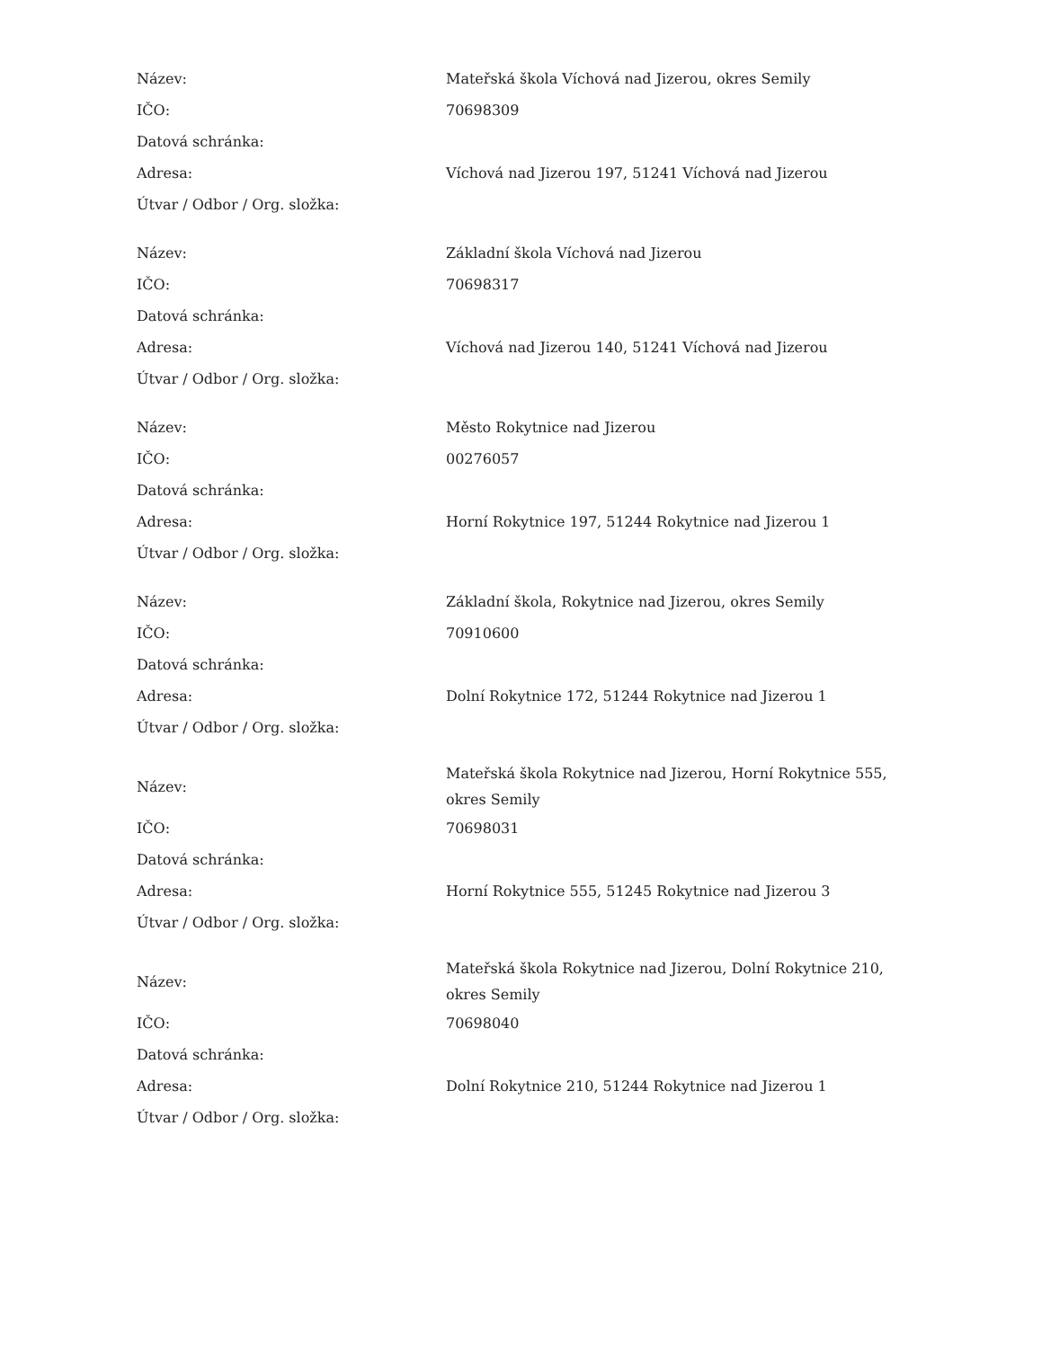| Název: | Mateřská škola Víchová nad Jizerou, okres Semily |
| IČO: | 70698309 |
| Datová schránka: | |
| Adresa: | Víchová nad Jizerou 197, 51241 Víchová nad Jizerou |
| Útvar / Odbor / Org. složka: | |
| Název: | Základní škola Víchová nad Jizerou |
| IČO: | 70698317 |
| Datová schránka: | |
| Adresa: | Víchová nad Jizerou 140, 51241 Víchová nad Jizerou |
| Útvar / Odbor / Org. složka: | |
| Název: | Město Rokytnice nad Jizerou |
| IČO: | 00276057 |
| Datová schránka: | |
| Adresa: | Horní Rokytnice 197, 51244 Rokytnice nad Jizerou 1 |
| Útvar / Odbor / Org. složka: | |
| Název: | Základní škola, Rokytnice nad Jizerou, okres Semily |
| IČO: | 70910600 |
| Datová schránka: | |
| Adresa: | Dolní Rokytnice 172, 51244 Rokytnice nad Jizerou 1 |
| Útvar / Odbor / Org. složka: | |
| Název: | Mateřská škola Rokytnice nad Jizerou, Horní Rokytnice 555, okres Semily |
| IČO: | 70698031 |
| Datová schránka: | |
| Adresa: | Horní Rokytnice 555, 51245 Rokytnice nad Jizerou 3 |
| Útvar / Odbor / Org. složka: | |
| Název: | Mateřská škola Rokytnice nad Jizerou, Dolní Rokytnice 210, okres Semily |
| IČO: | 70698040 |
| Datová schránka: | |
| Adresa: | Dolní Rokytnice 210, 51244 Rokytnice nad Jizerou 1 |
| Útvar / Odbor / Org. složka: | |